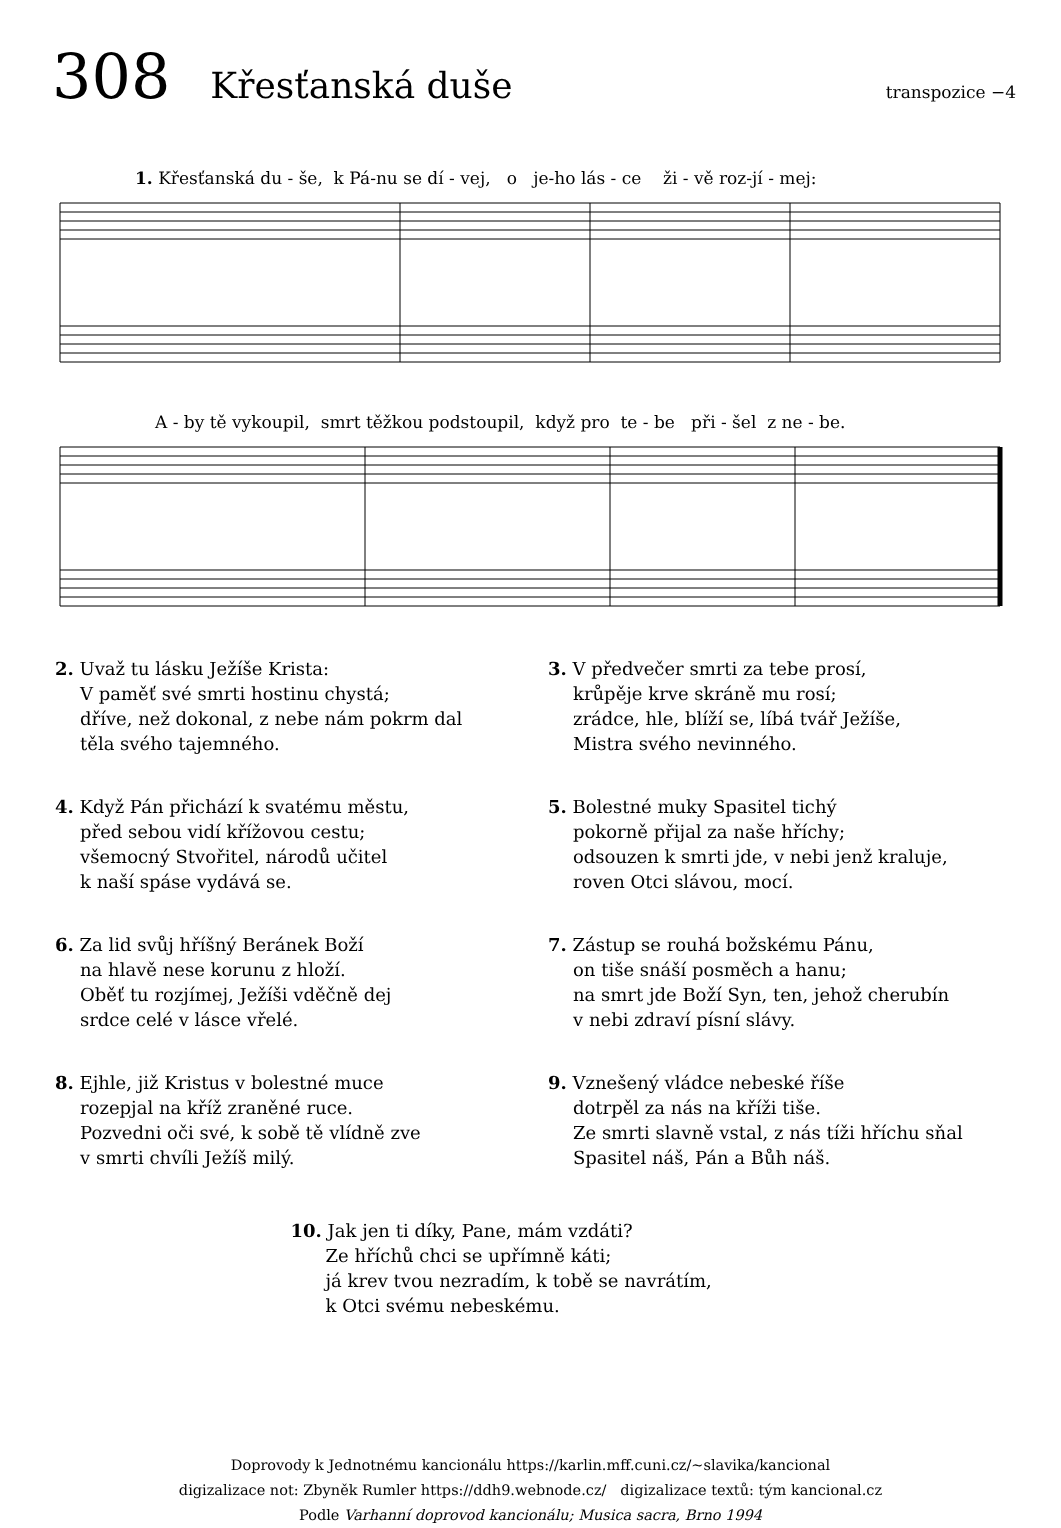308 Křesťanská duše transpozice −4
1. Křesťanská du - še, k Pá-nu se dí - vej, o je-ho lás - ce ži - vě roz-jí - mej:
A - by tě vykoupil, smrt těžkou podstoupil, když pro te - be při - šel z ne - be.
2. Uvaž tu lásku Ježíše Krista:
V paměť své smrti hostinu chystá;
dříve, než dokonal, z nebe nám pokrm dal
těla svého tajemného.
3. V předvečer smrti za tebe prosí,
krůpěje krve skráně mu rosí;
zrádce, hle, blíží se, líbá tvář Ježíše,
Mistra svého nevinného.
4. Když Pán přichází k svatému městu,
před sebou vidí křížovou cestu;
všemocný Stvořitel, národů učitel
k naší spáse vydává se.
5. Bolestné muky Spasitel tichý
pokorně přijal za naše hříchy;
odsouzen k smrti jde, v nebi jenž kraluje,
roven Otci slávou, mocí.
6. Za lid svůj hříšný Beránek Boží
na hlavě nese korunu z hloží.
Oběť tu rozjímej, Ježíši vděčně dej
srdce celé v lásce vřelé.
7. Zástup se rouhá božskému Pánu,
on tiše snáší posměch a hanu;
na smrt jde Boží Syn, ten, jehož cherubín
v nebi zdraví písní slávy.
8. Ejhle, již Kristus v bolestné muce
rozepjal na kříž zraněné ruce.
Pozvedni oči své, k sobě tě vlídně zve
v smrti chvíli Ježíš milý.
9. Vznešený vládce nebeské říše
dotrpěl za nás na kříži tiše.
Ze smrti slavně vstal, z nás tíži hříchu sňal
Spasitel náš, Pán a Bůh náš.
10. Jak jen ti díky, Pane, mám vzdáti?
Ze hříchů chci se upřímně káti;
já krev tvou nezradím, k tobě se navrátím,
k Otci svému nebeskému.
Doprovody k Jednotnému kancionálu https://karlin.mff.cuni.cz/~slavika/kancional
digizalizace not: Zbyněk Rumler https://ddh9.webnode.cz/ digizalizace textů: tým kancional.cz
Podle Varhanní doprovod kancionálu; Musica sacra, Brno 1994